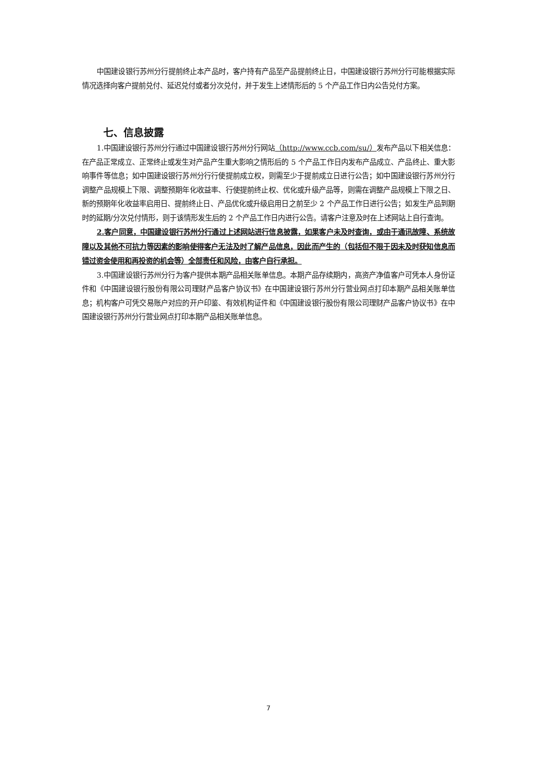中国建设银行苏州分行提前终止本产品时，客户持有产品至产品提前终止日，中国建设银行苏州分行可能根据实际情况选择向客户提前兑付、延迟兑付或者分次兑付，并于发生上述情形后的 5 个产品工作日内公告兑付方案。
七、信息披露
1.中国建设银行苏州分行通过中国建设银行苏州分行网站（http://www.ccb.com/su/）发布产品以下相关信息：在产品正常成立、正常终止或发生对产品产生重大影响之情形后的 5 个产品工作日内发布产品成立、产品终止、重大影响事件等信息；如中国建设银行苏州分行行使提前成立权，则需至少于提前成立日进行公告；如中国建设银行苏州分行调整产品规模上下限、调整预期年化收益率、行使提前终止权、优化或升级产品等，则需在调整产品规模上下限之日、新的预期年化收益率启用日、提前终止日、产品优化或升级启用日之前至少 2 个产品工作日进行公告；如发生产品到期时的延期/分次兑付情形，则于该情形发生后的 2 个产品工作日内进行公告。请客户注意及时在上述网站上自行查询。
2.客户同意，中国建设银行苏州分行通过上述网站进行信息披露，如果客户未及时查询，或由于通讯故障、系统故障以及其他不可抗力等因素的影响使得客户无法及时了解产品信息，因此而产生的（包括但不限于因未及时获知信息而错过资金使用和再投资的机会等）全部责任和风险，由客户自行承担。
3.中国建设银行苏州分行为客户提供本期产品相关账单信息。本期产品存续期内，高资产净值客户可凭本人身份证件和《中国建设银行股份有限公司理财产品客户协议书》在中国建设银行苏州分行营业网点打印本期产品相关账单信息；机构客户可凭交易账户对应的开户印鉴、有效机构证件和《中国建设银行股份有限公司理财产品客户协议书》在中国建设银行苏州分行营业网点打印本期产品相关账单信息。
7